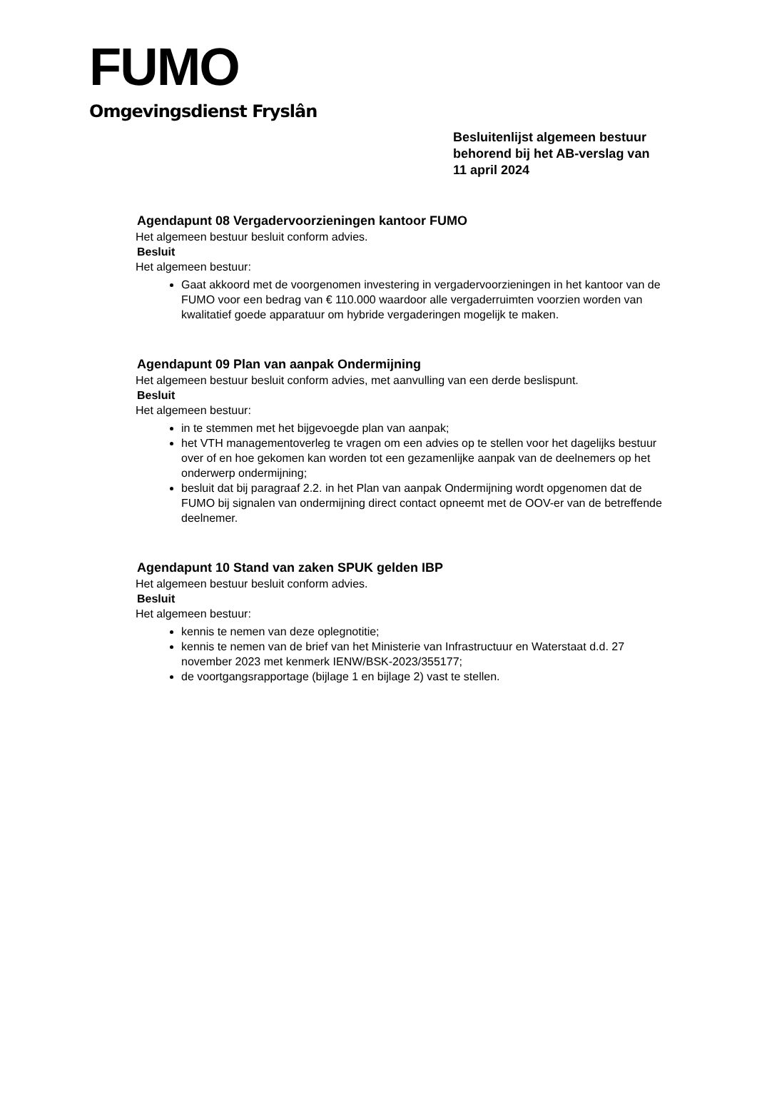FUMO
Omgevingsdienst Fryslân
Besluitenlijst algemeen bestuur
behorend bij het AB-verslag van
11 april 2024
Agendapunt 08 Vergadervoorzieningen kantoor FUMO
Het algemeen bestuur besluit conform advies.
Besluit
Het algemeen bestuur:
Gaat akkoord met de voorgenomen investering in vergadervoorzieningen in het kantoor van de FUMO voor een bedrag van € 110.000 waardoor alle vergaderruimten voorzien worden van kwalitatief goede apparatuur om hybride vergaderingen mogelijk te maken.
Agendapunt 09 Plan van aanpak Ondermijning
Het algemeen bestuur besluit conform advies, met aanvulling van een derde beslispunt.
Besluit
Het algemeen bestuur:
in te stemmen met het bijgevoegde plan van aanpak;
het VTH managementoverleg te vragen om een advies op te stellen voor het dagelijks bestuur over of en hoe gekomen kan worden tot een gezamenlijke aanpak van de deelnemers op het onderwerp ondermijning;
besluit dat bij paragraaf 2.2. in het Plan van aanpak Ondermijning wordt opgenomen dat de FUMO bij signalen van ondermijning direct contact opneemt met de OOV-er van de betreffende deelnemer.
Agendapunt 10 Stand van zaken SPUK gelden IBP
Het algemeen bestuur besluit conform advies.
Besluit
Het algemeen bestuur:
kennis te nemen van deze oplegnotitie;
kennis te nemen van de brief van het Ministerie van Infrastructuur en Waterstaat d.d. 27 november 2023 met kenmerk IENW/BSK-2023/355177;
de voortgangsrapportage (bijlage 1 en bijlage 2) vast te stellen.